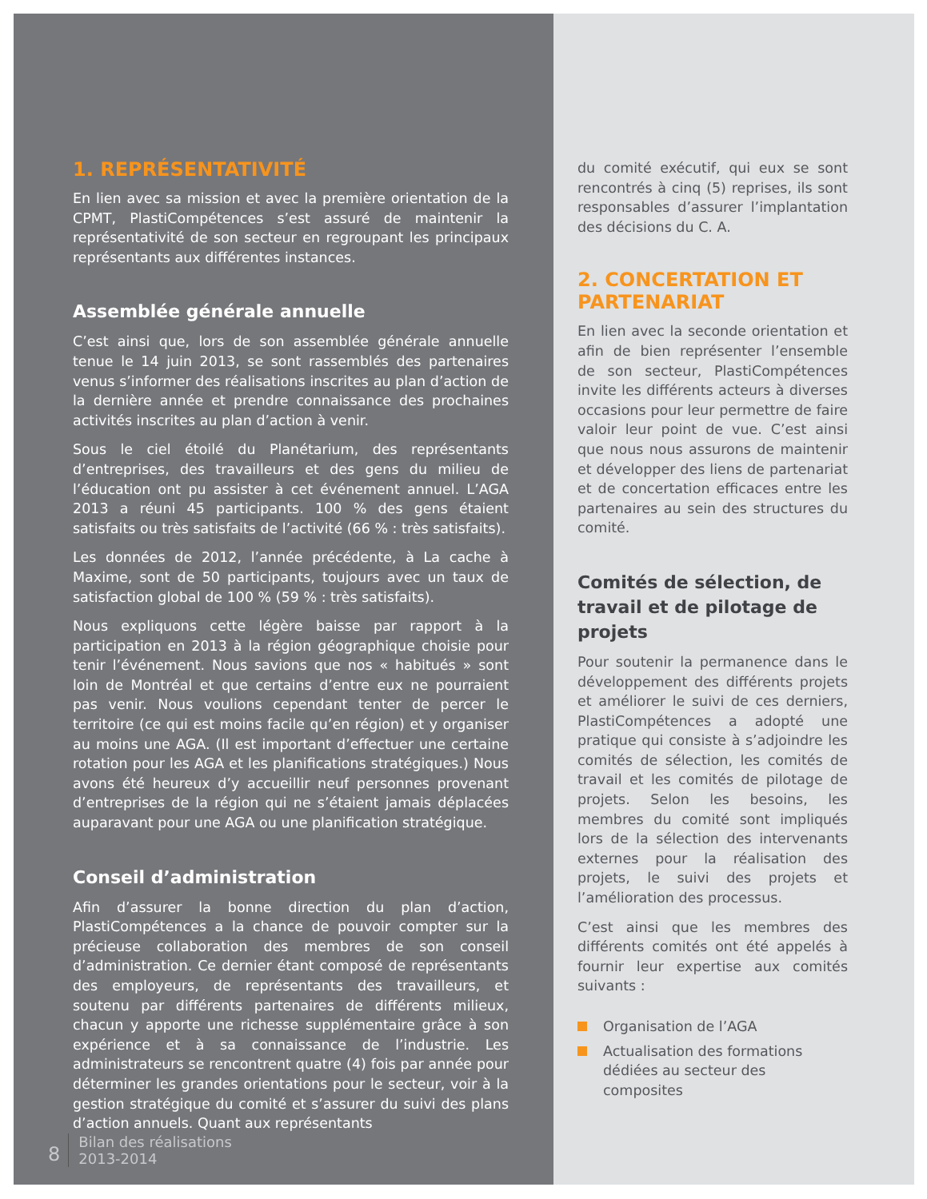1. REPRÉSENTATIVITÉ
En lien avec sa mission et avec la première orientation de la CPMT, PlastiCompétences s’est assuré de maintenir la représentativité de son secteur en regroupant les principaux représentants aux différentes instances.
Assemblée générale annuelle
C’est ainsi que, lors de son assemblée générale annuelle tenue le 14 juin 2013, se sont rassemblés des partenaires venus s’informer des réalisations inscrites au plan d’action de la dernière année et prendre connaissance des prochaines activités inscrites au plan d’action à venir.
Sous le ciel étoilé du Planétarium, des représentants d’entreprises, des travailleurs et des gens du milieu de l’éducation ont pu assister à cet événement annuel. L’AGA 2013 a réuni 45 participants. 100 % des gens étaient satisfaits ou très satisfaits de l’activité (66 % : très satisfaits).
Les données de 2012, l’année précédente, à La cache à Maxime, sont de 50 participants, toujours avec un taux de satisfaction global de 100 % (59 % : très satisfaits).
Nous expliquons cette légère baisse par rapport à la participation en 2013 à la région géographique choisie pour tenir l’événement. Nous savions que nos « habitués » sont loin de Montréal et que certains d’entre eux ne pourraient pas venir. Nous voulions cependant tenter de percer le territoire (ce qui est moins facile qu’en région) et y organiser au moins une AGA. (Il est important d’effectuer une certaine rotation pour les AGA et les planifications stratégiques.) Nous avons été heureux d’y accueillir neuf personnes provenant d’entreprises de la région qui ne s’étaient jamais déplacées auparavant pour une AGA ou une planification stratégique.
Conseil d’administration
Afin d’assurer la bonne direction du plan d’action, PlastiCompétences a la chance de pouvoir compter sur la précieuse collaboration des membres de son conseil d’administration. Ce dernier étant composé de représentants des employeurs, de représentants des travailleurs, et soutenu par différents partenaires de différents milieux, chacun y apporte une richesse supplémentaire grâce à son expérience et à sa connaissance de l’industrie. Les administrateurs se rencontrent quatre (4) fois par année pour déterminer les grandes orientations pour le secteur, voir à la gestion stratégique du comité et s’assurer du suivi des plans d’action annuels. Quant aux représentants
du comité exécutif, qui eux se sont rencontrés à cinq (5) reprises, ils sont responsables d’assurer l’implantation des décisions du C. A.
2. CONCERTATION ET PARTENARIAT
En lien avec la seconde orientation et afin de bien représenter l’ensemble de son secteur, PlastiCompétences invite les différents acteurs à diverses occasions pour leur permettre de faire valoir leur point de vue. C’est ainsi que nous nous assurons de maintenir et développer des liens de partenariat et de concertation efficaces entre les partenaires au sein des structures du comité.
Comités de sélection, de travail et de pilotage de projets
Pour soutenir la permanence dans le développement des différents projets et améliorer le suivi de ces derniers, PlastiCompétences a adopté une pratique qui consiste à s’adjoindre les comités de sélection, les comités de travail et les comités de pilotage de projets. Selon les besoins, les membres du comité sont impliqués lors de la sélection des intervenants externes pour la réalisation des projets, le suivi des projets et l’amélioration des processus.
C’est ainsi que les membres des différents comités ont été appelés à fournir leur expertise aux comités suivants :
Organisation de l’AGA
Actualisation des formations dédiées au secteur des composites
8
Bilan des réalisations
2013-2014